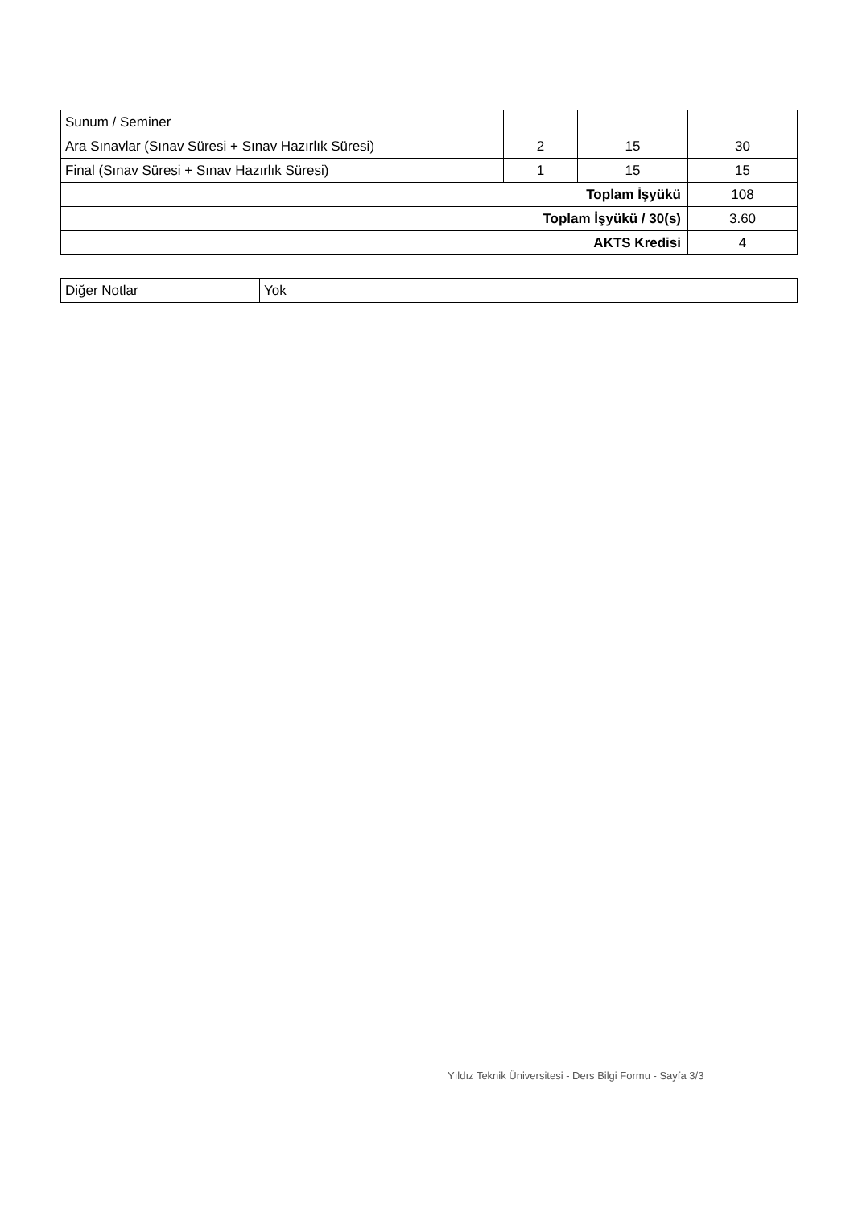| Sunum / Seminer | | | |
| Ara Sınavlar (Sınav Süresi + Sınav Hazırlık Süresi) | 2 | 15 | 30 |
| Final (Sınav Süresi + Sınav Hazırlık Süresi) | 1 | 15 | 15 |
| Toplam İşyükü | | | 108 |
| Toplam İşyükü / 30(s) | | | 3.60 |
| AKTS Kredisi | | | 4 |
| Diğer Notlar | Yok |
Yıldız Teknik Üniversitesi - Ders Bilgi Formu - Sayfa 3/3